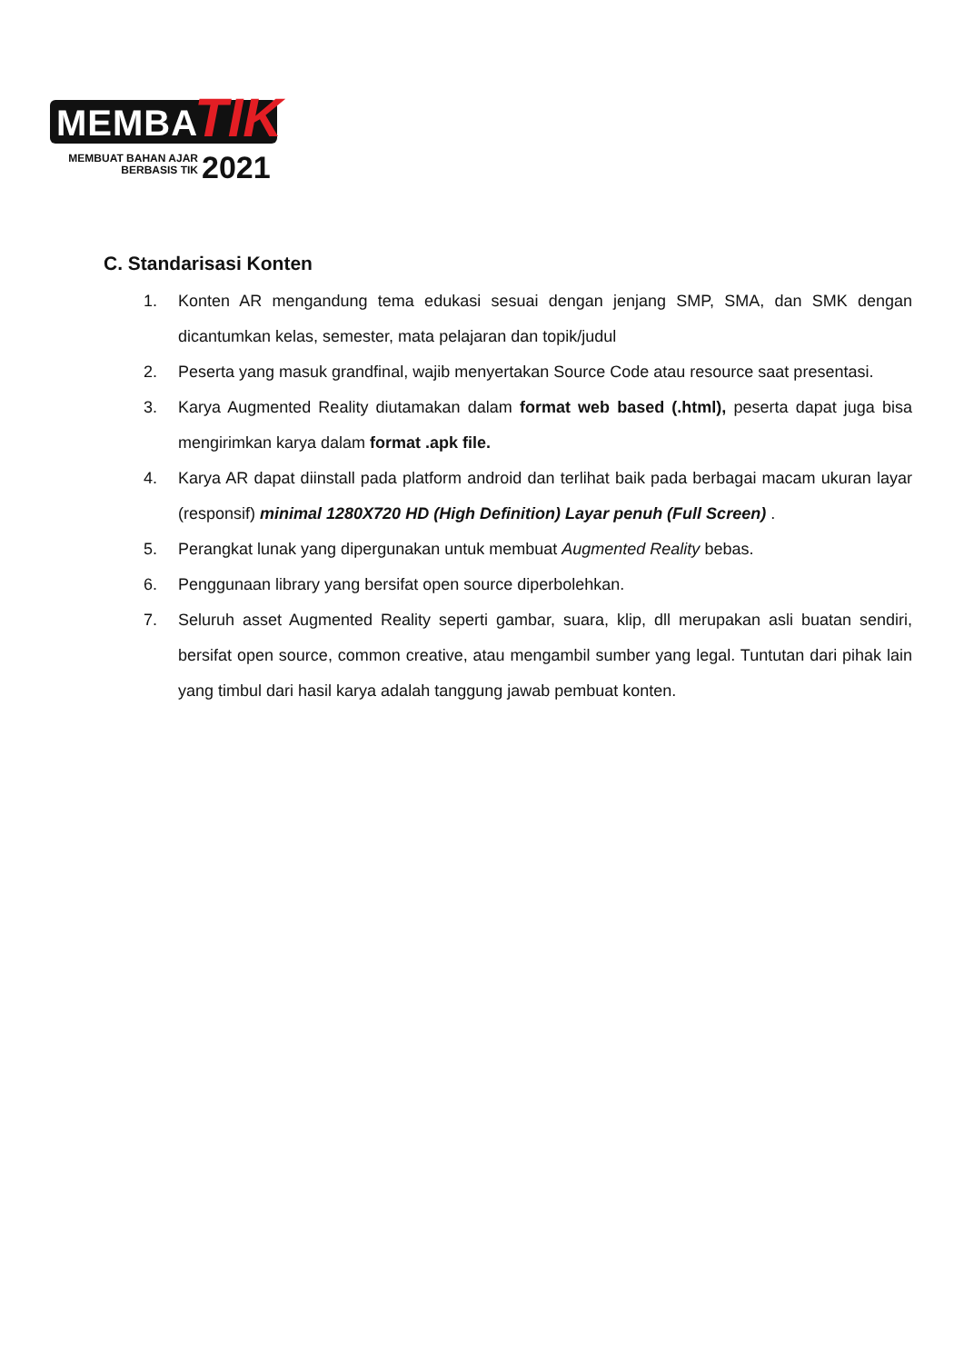MEMBA TIK
MEMBUAT BAHAN AJAR BERBASIS TIK
2021
C. Standarisasi Konten
1. Konten AR mengandung tema edukasi sesuai dengan jenjang SMP, SMA, dan SMK dengan dicantumkan kelas, semester, mata pelajaran dan topik/judul
2. Peserta yang masuk grandfinal, wajib menyertakan Source Code atau resource saat presentasi.
3. Karya Augmented Reality diutamakan dalam format web based (.html), peserta dapat juga bisa mengirimkan karya dalam format .apk file.
4. Karya AR dapat diinstall pada platform android dan terlihat baik pada berbagai macam ukuran layar (responsif) minimal 1280X720 HD (High Definition) Layar penuh (Full Screen) .
5. Perangkat lunak yang dipergunakan untuk membuat Augmented Reality bebas.
6. Penggunaan library yang bersifat open source diperbolehkan.
7. Seluruh asset Augmented Reality seperti gambar, suara, klip, dll merupakan asli buatan sendiri, bersifat open source, common creative, atau mengambil sumber yang legal. Tuntutan dari pihak lain yang timbul dari hasil karya adalah tanggung jawab pembuat konten.